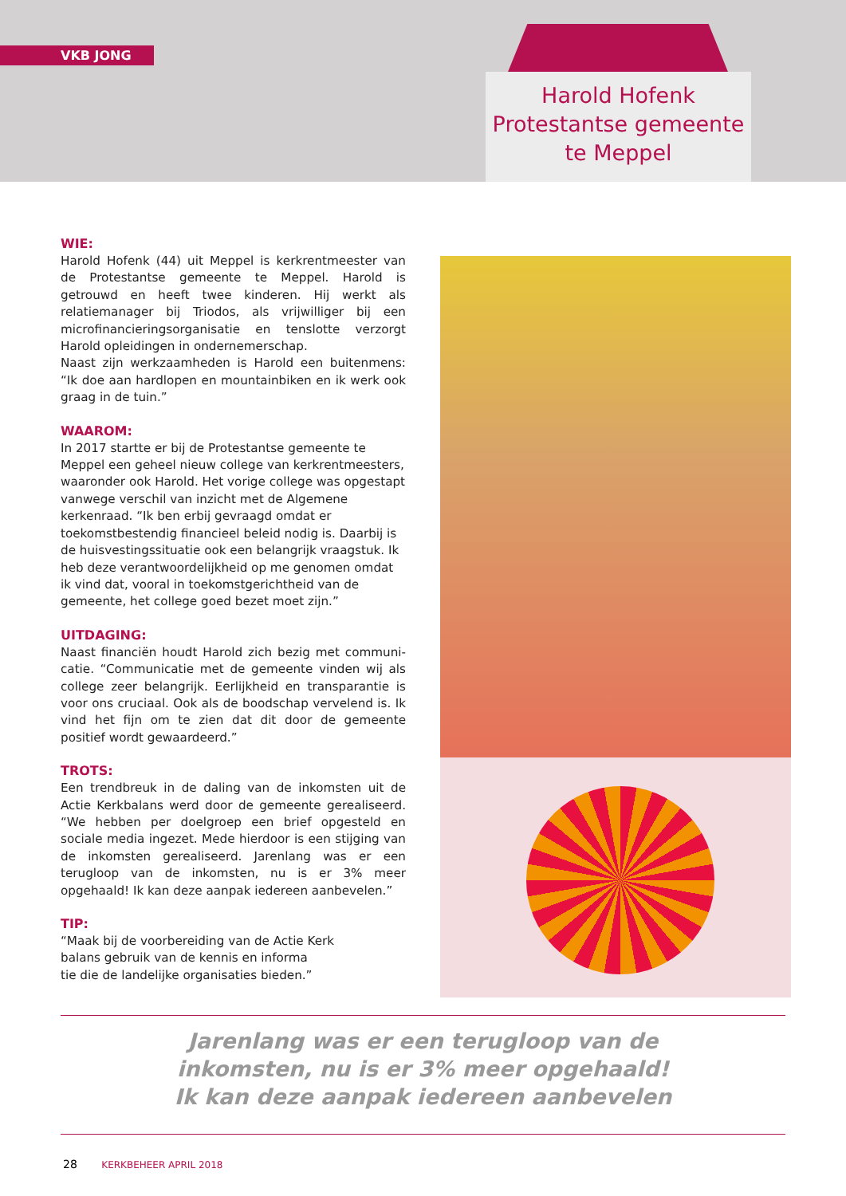VKB JONG
Harold Hofenk
Protestantse gemeente
te Meppel
WIE:
Harold Hofenk (44) uit Meppel is kerkrentmeester van de Protestantse gemeente te Meppel. Harold is getrouwd en heeft twee kinderen. Hij werkt als relatiemanager bij Triodos, als vrijwilliger bij een microfinancieringsor­ganisatie en tenslotte verzorgt Harold opleidingen in ondernemerschap.
Naast zijn werkzaamheden is Harold een buitenmens: “Ik doe aan hardlopen en mountainbiken en ik werk ook graag in de tuin.”
WAAROM:
In 2017 startte er bij de Protestantse gemeente te Meppel een geheel nieuw college van kerkrentmeesters, waar­onder ook Harold. Het vorige college was opgestapt van­wege verschil van inzicht met de Algemene kerkenraad. “Ik ben erbij gevraagd omdat er toekomstbestendig fi­nancieel beleid nodig is. Daarbij is de huisvestingssituatie ook een belangrijk vraagstuk. Ik heb deze verantwoor­delijkheid op me genomen omdat ik vind dat, vooral in toekomstgerichtheid van de gemeente, het college goed bezet moet zijn.”
UITDAGING:
Naast financiën houdt Harold zich bezig met communi­catie. “Communicatie met de gemeente vinden wij als college zeer belangrijk. Eerlijkheid en transparantie is voor ons cruciaal. Ook als de boodschap vervelend is. Ik vind het fijn om te zien dat dit door de gemeente positief wordt gewaardeerd.”
TROTS:
Een trendbreuk in de daling van de inkomsten uit de Actie Kerkbalans werd door de gemeente gerealiseerd. “We hebben per doelgroep een brief opgesteld en sociale media ingezet. Mede hierdoor is een stijging van de in­komsten gerealiseerd. Jarenlang was er een terugloop van de inkomsten, nu is er 3% meer opgehaald! Ik kan deze aanpak iedereen aanbevelen.”
TIP:
“Maak bij de voorbereiding van de Actie Kerk­
balans gebruik van de kennis en informa­
tie die de landelijke organisaties bieden.”
Jarenlang was er een terugloop van de
inkomsten, nu is er 3% meer opgehaald!
Ik kan deze aanpak iedereen aanbevelen
28 KERKBEHEER APRIL 2018